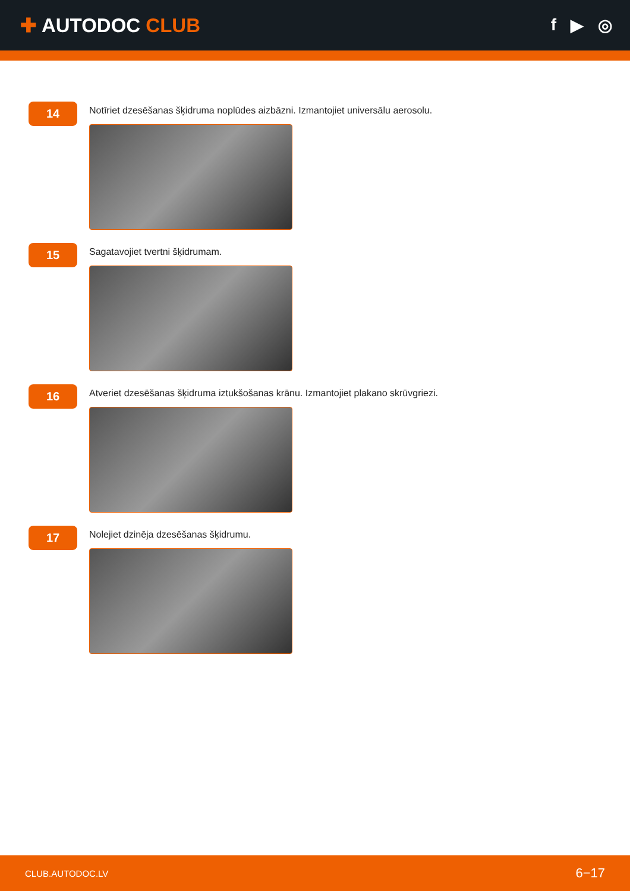✚ AUTODOC CLUB
f ▶ ◎
14
Notīriet dzesēšanas šķidruma noplūdes aizbāzni. Izmantojiet universālu aerosolu.
15
Sagatavojiet tvertni šķidrumam.
16
Atveriet dzesēšanas šķidruma iztukšošanas krānu. Izmantojiet plakano skrūvgriezi.
17
Nolejiet dzinēja dzesēšanas šķidrumu.
CLUB.AUTODOC.LV 6−17